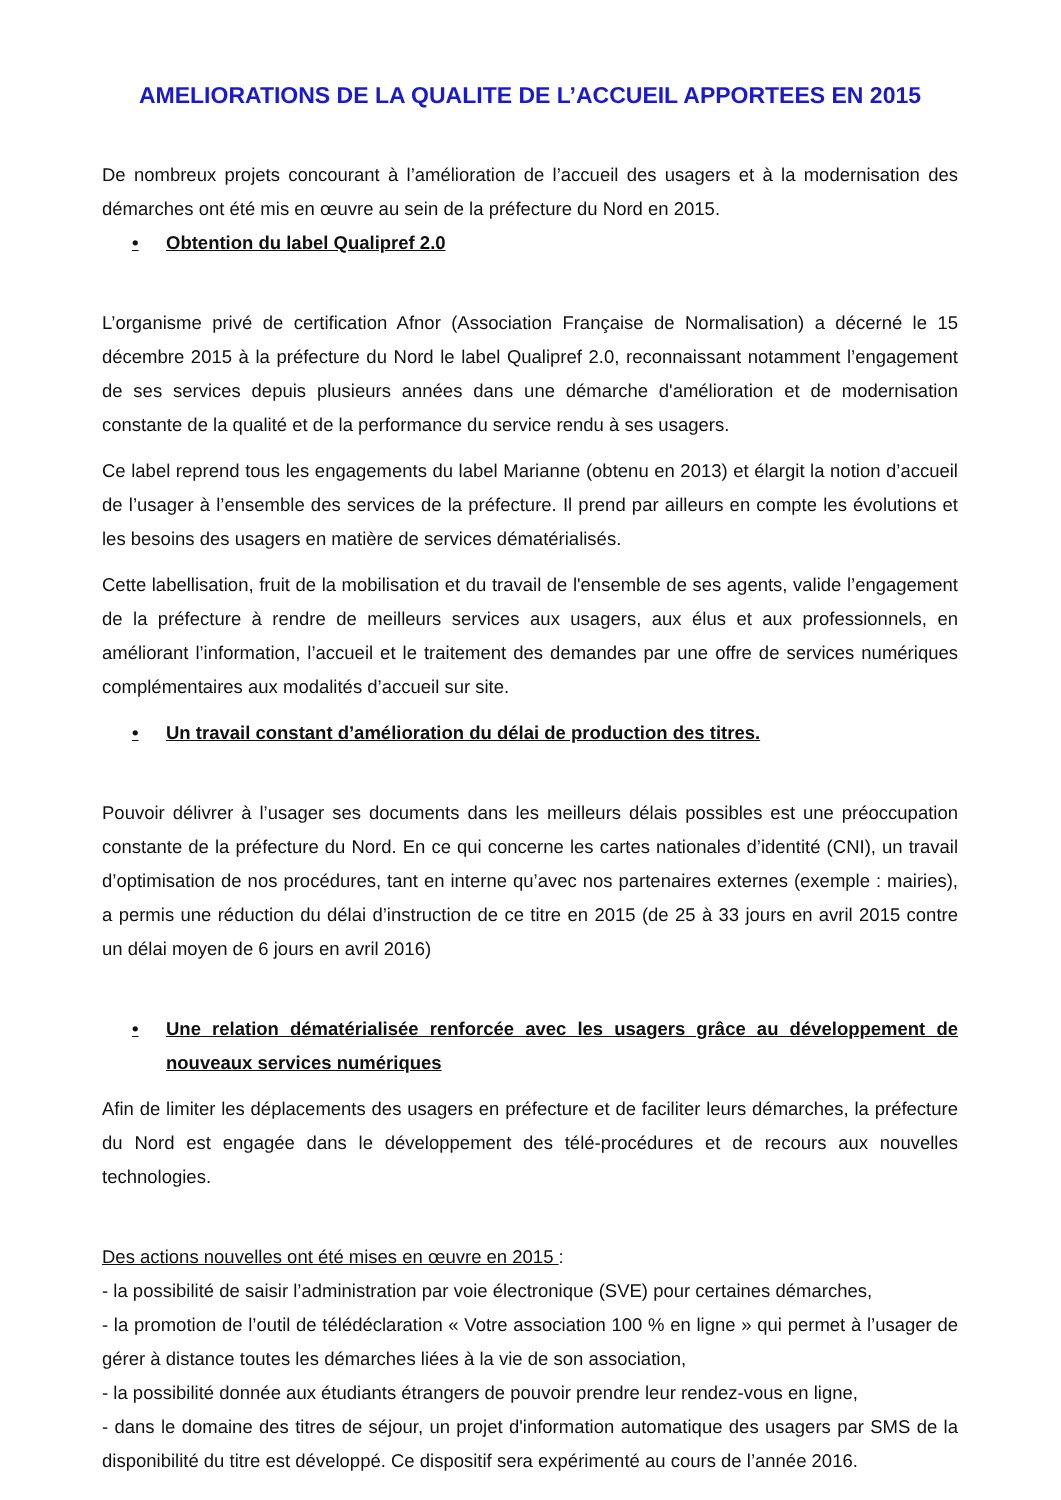AMELIORATIONS DE LA QUALITE DE L’ACCUEIL APPORTEES EN 2015
De nombreux projets concourant à l’amélioration de l’accueil des usagers et à la modernisation des démarches ont été mis en œuvre au sein de la préfecture du Nord en 2015.
• Obtention du label Qualipref 2.0
L’organisme privé de certification Afnor (Association Française de Normalisation) a décerné le 15 décembre 2015 à la préfecture du Nord le label Qualipref 2.0, reconnaissant notamment l’engagement de ses services depuis plusieurs années dans une démarche d'amélioration et de modernisation constante de la qualité et de la performance du service rendu à ses usagers.
Ce label reprend tous les engagements du label Marianne (obtenu en 2013) et élargit la notion d’accueil de l’usager à l’ensemble des services de la préfecture. Il prend par ailleurs en compte les évolutions et les besoins des usagers en matière de services dématérialisés.
Cette labellisation, fruit de la mobilisation et du travail de l'ensemble de ses agents, valide l’engagement de la préfecture à rendre de meilleurs services aux usagers, aux élus et aux professionnels, en améliorant l’information, l’accueil et le traitement des demandes par une offre de services numériques complémentaires aux modalités d’accueil sur site.
• Un travail constant d’amélioration du délai de production des titres.
Pouvoir délivrer à l’usager ses documents dans les meilleurs délais possibles est une préoccupation constante de la préfecture du Nord. En ce qui concerne les cartes nationales d’identité (CNI), un travail d’optimisation de nos procédures, tant en interne qu’avec nos partenaires externes (exemple : mairies), a permis une réduction du délai d’instruction de ce titre en 2015 (de 25 à 33 jours en avril 2015 contre un délai moyen de 6 jours en avril 2016)
• Une relation dématérialisée renforcée avec les usagers grâce au développement de nouveaux services numériques
Afin de limiter les déplacements des usagers en préfecture et de faciliter leurs démarches, la préfecture du Nord est engagée dans le développement des télé-procédures et de recours aux nouvelles technologies.
Des actions nouvelles ont été mises en œuvre en 2015 :
- la possibilité de saisir l’administration par voie électronique (SVE) pour certaines démarches,
- la promotion de l’outil de télédéclaration « Votre association 100 % en ligne » qui permet à l’usager de gérer à distance toutes les démarches liées à la vie de son association,
- la possibilité donnée aux étudiants étrangers de pouvoir prendre leur rendez-vous en ligne,
- dans le domaine des titres de séjour, un projet d'information automatique des usagers par SMS de la disponibilité du titre est développé. Ce dispositif sera expérimenté au cours de l’année 2016.